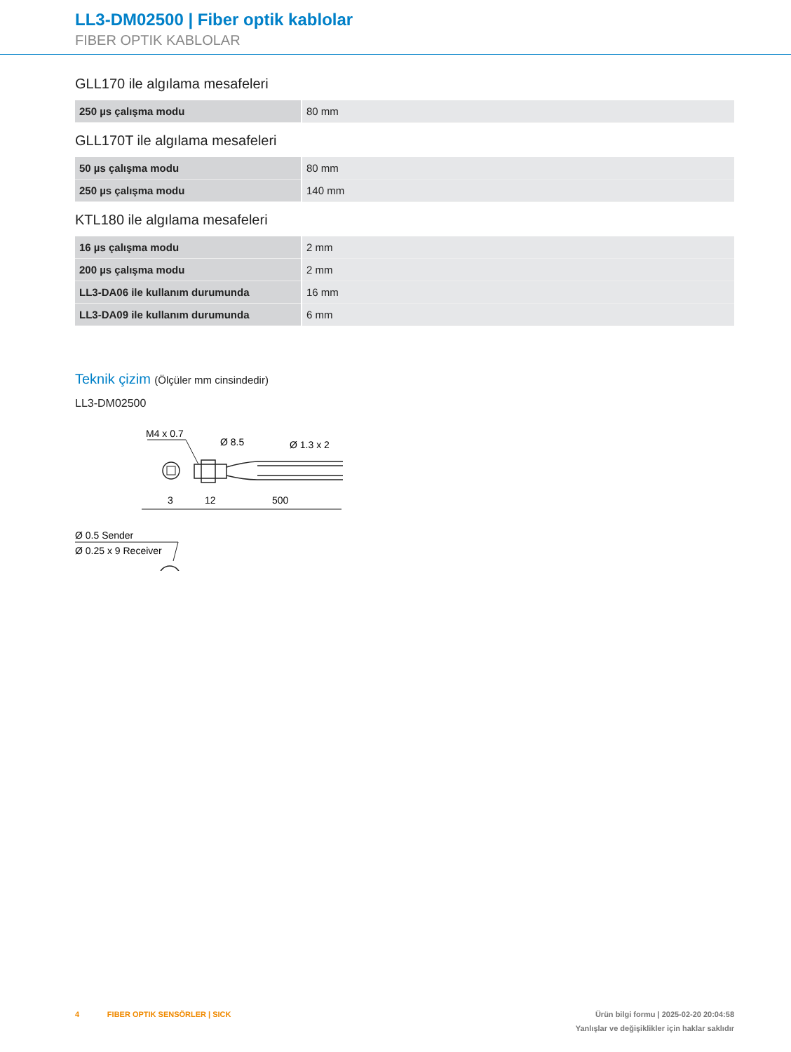LL3-DM02500 | Fiber optik kablolar
FIBER OPTIK KABLOLAR
GLL170 ile algılama mesafeleri
| 250 µs çalışma modu | 80 mm |
GLL170T ile algılama mesafeleri
| 50 µs çalışma modu | 80 mm |
| 250 µs çalışma modu | 140 mm |
KTL180 ile algılama mesafeleri
| 16 µs çalışma modu | 2 mm |
| 200 µs çalışma modu | 2 mm |
| LL3-DA06 ile kullanım durumunda | 16 mm |
| LL3-DA09 ile kullanım durumunda | 6 mm |
Teknik çizim (Ölçüler mm cinsindedir)
LL3-DM02500
M4 x 0.7
Ø 8.5
Ø 1.3 x 2
12
500
3
Ø 0.5 Sender
Ø 0.25 x 9 Receiver
4 FIBER OPTIK SENSÖRLER | SICK
Ürün bilgi formu | 2025-02-20 20:04:58
Yanlışlar ve değişiklikler için haklar saklıdır